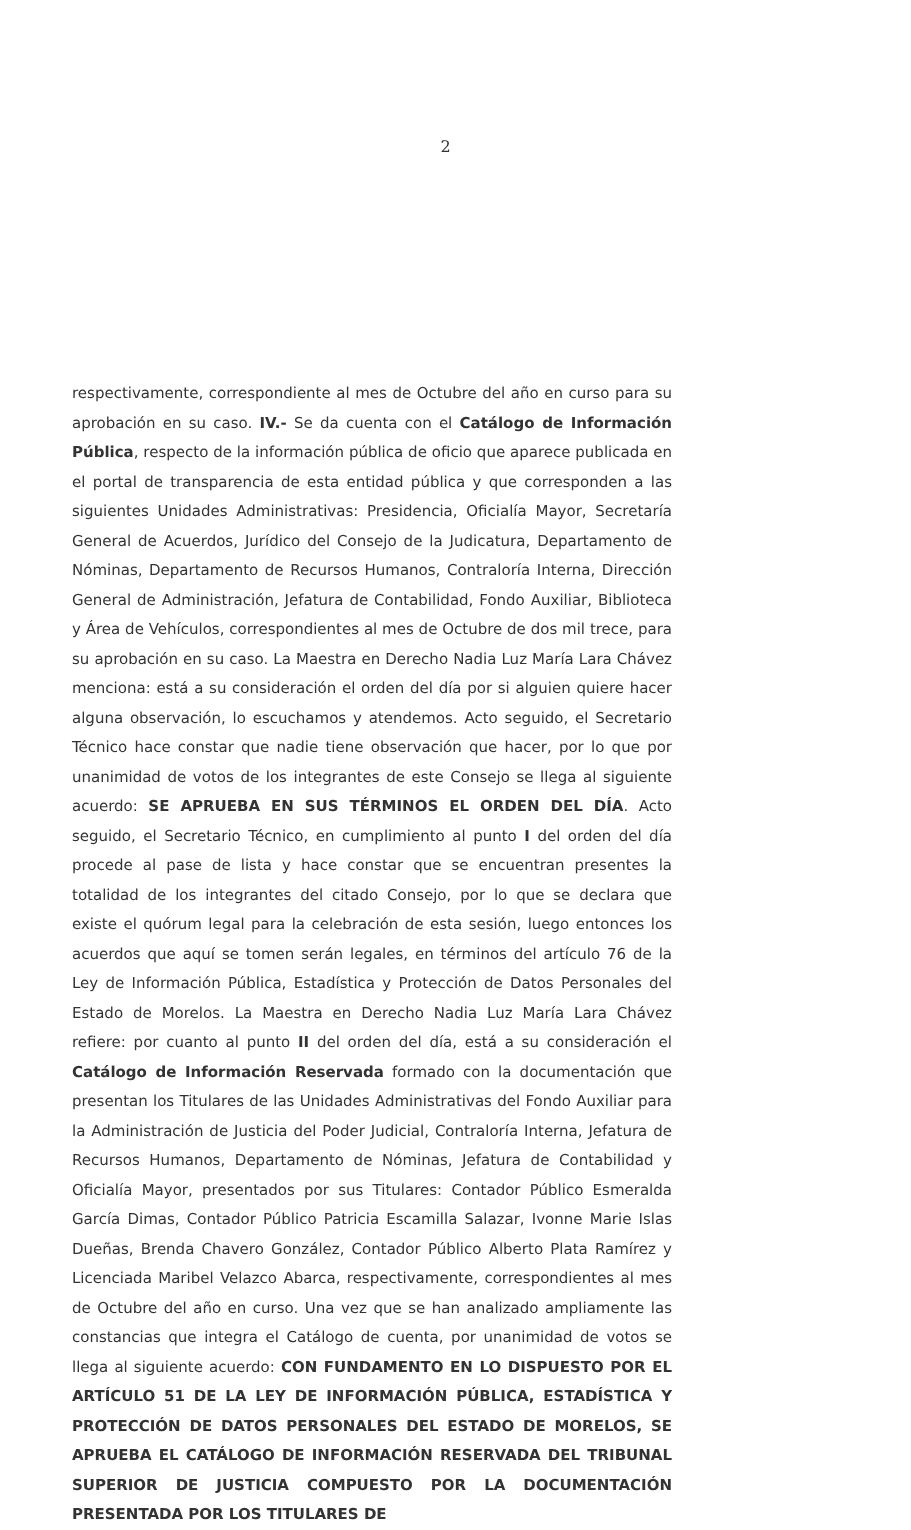2
respectivamente, correspondiente al mes de Octubre del año en curso para su aprobación en su caso. IV.- Se da cuenta con el Catálogo de Información Pública, respecto de la información pública de oficio que aparece publicada en el portal de transparencia de esta entidad pública y que corresponden a las siguientes Unidades Administrativas: Presidencia, Oficialía Mayor, Secretaría General de Acuerdos, Jurídico del Consejo de la Judicatura, Departamento de Nóminas, Departamento de Recursos Humanos, Contraloría Interna, Dirección General de Administración, Jefatura de Contabilidad, Fondo Auxiliar, Biblioteca y Área de Vehículos, correspondientes al mes de Octubre de dos mil trece, para su aprobación en su caso. La Maestra en Derecho Nadia Luz María Lara Chávez menciona: está a su consideración el orden del día por si alguien quiere hacer alguna observación, lo escuchamos y atendemos. Acto seguido, el Secretario Técnico hace constar que nadie tiene observación que hacer, por lo que por unanimidad de votos de los integrantes de este Consejo se llega al siguiente acuerdo: SE APRUEBA EN SUS TÉRMINOS EL ORDEN DEL DÍA. Acto seguido, el Secretario Técnico, en cumplimiento al punto I del orden del día procede al pase de lista y hace constar que se encuentran presentes la totalidad de los integrantes del citado Consejo, por lo que se declara que existe el quórum legal para la celebración de esta sesión, luego entonces los acuerdos que aquí se tomen serán legales, en términos del artículo 76 de la Ley de Información Pública, Estadística y Protección de Datos Personales del Estado de Morelos. La Maestra en Derecho Nadia Luz María Lara Chávez refiere: por cuanto al punto II del orden del día, está a su consideración el Catálogo de Información Reservada formado con la documentación que presentan los Titulares de las Unidades Administrativas del Fondo Auxiliar para la Administración de Justicia del Poder Judicial, Contraloría Interna, Jefatura de Recursos Humanos, Departamento de Nóminas, Jefatura de Contabilidad y Oficialía Mayor, presentados por sus Titulares: Contador Público Esmeralda García Dimas, Contador Público Patricia Escamilla Salazar, Ivonne Marie Islas Dueñas, Brenda Chavero González, Contador Público Alberto Plata Ramírez y Licenciada Maribel Velazco Abarca, respectivamente, correspondientes al mes de Octubre del año en curso. Una vez que se han analizado ampliamente las constancias que integra el Catálogo de cuenta, por unanimidad de votos se llega al siguiente acuerdo: CON FUNDAMENTO EN LO DISPUESTO POR EL ARTÍCULO 51 DE LA LEY DE INFORMACIÓN PÚBLICA, ESTADÍSTICA Y PROTECCIÓN DE DATOS PERSONALES DEL ESTADO DE MORELOS, SE APRUEBA EL CATÁLOGO DE INFORMACIÓN RESERVADA DEL TRIBUNAL SUPERIOR DE JUSTICIA COMPUESTO POR LA DOCUMENTACIÓN PRESENTADA POR LOS TITULARES DE